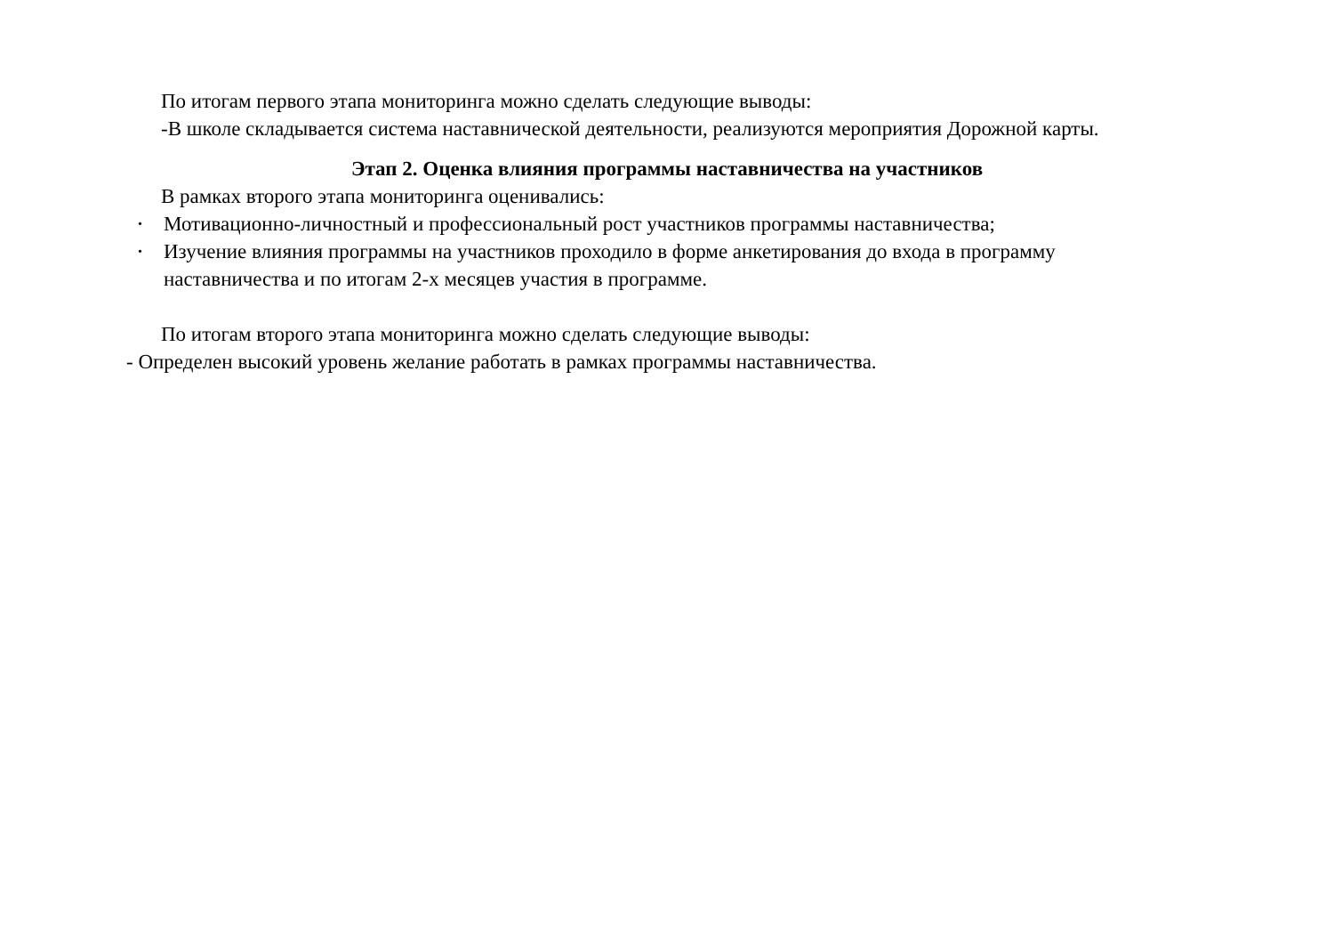По итогам первого этапа мониторинга можно сделать следующие выводы:
-В школе складывается система наставнической деятельности, реализуются мероприятия Дорожной карты.
Этап 2. Оценка влияния программы наставничества на участников
В рамках второго этапа мониторинга оценивались:
• Мотивационно-личностный и профессиональный рост участников программы наставничества;
• Изучение влияния программы на участников проходило в форме анкетирования до входа в программу наставничества и по итогам 2-х месяцев участия в программе.
По итогам второго этапа мониторинга можно сделать следующие выводы:
- Определен высокий уровень желание работать в рамках программы наставничества.